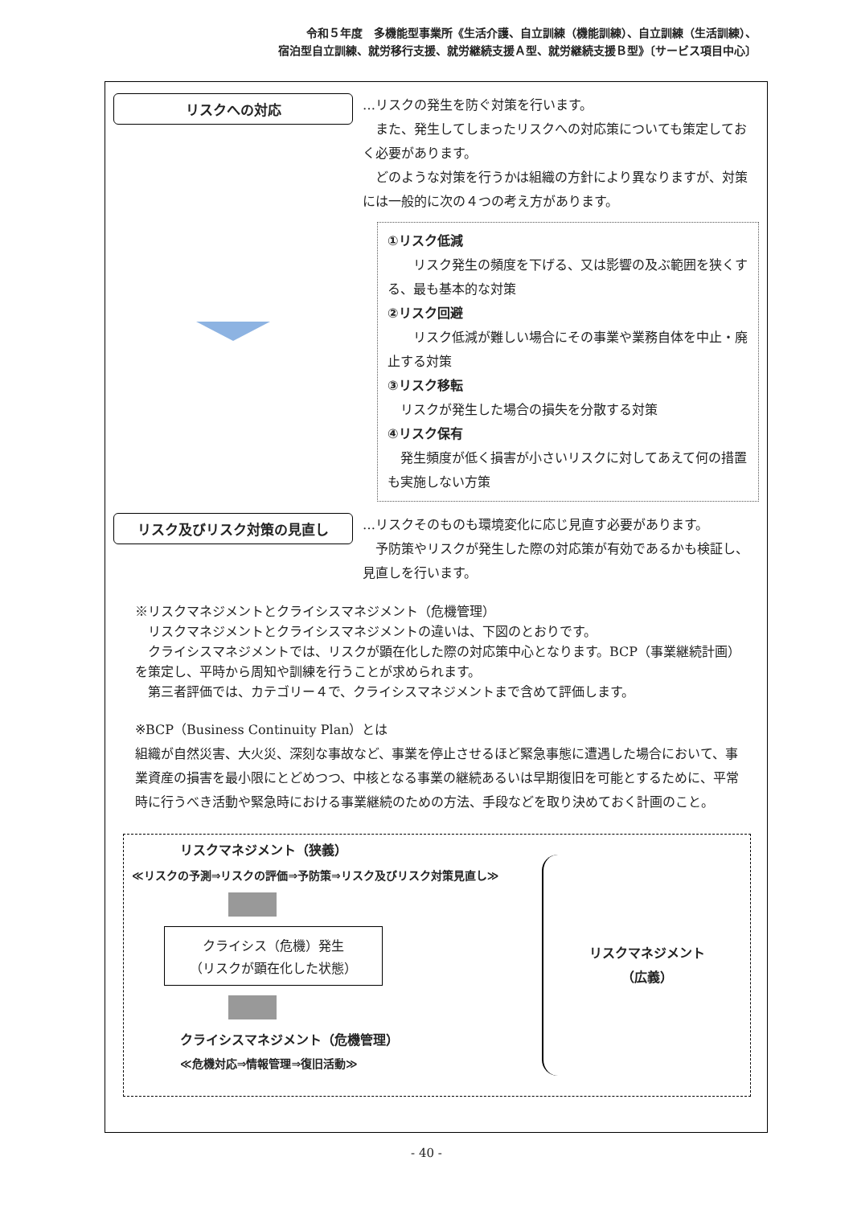令和５年度　多機能型事業所《生活介護、自立訓練（機能訓練）、自立訓練（生活訓練）、
宿泊型自立訓練、就労移行支援、就労継続支援Ａ型、就労継続支援Ｂ型》〔サービス項目中心〕
リスクへの対応
…リスクの発生を防ぐ対策を行います。
　また、発生してしまったリスクへの対応策についても策定しておく必要があります。
　どのような対策を行うかは組織の方針により異なりますが、対策には一般的に次の４つの考え方があります。
①リスク低減
　　リスク発生の頻度を下げる、又は影響の及ぶ範囲を狭くする、最も基本的な対策
②リスク回避
　　リスク低減が難しい場合にその事業や業務自体を中止・廃止する対策
③リスク移転
　リスクが発生した場合の損失を分散する対策
④リスク保有
　発生頻度が低く損害が小さいリスクに対してあえて何の措置も実施しない方策
リスク及びリスク対策の見直し
…リスクそのものも環境変化に応じ見直す必要があります。
　予防策やリスクが発生した際の対応策が有効であるかも検証し、見直しを行います。
※リスクマネジメントとクライシスマネジメント（危機管理）
　リスクマネジメントとクライシスマネジメントの違いは、下図のとおりです。
　クライシスマネジメントでは、リスクが顕在化した際の対応策中心となります。BCP（事業継続計画）を策定し、平時から周知や訓練を行うことが求められます。
　第三者評価では、カテゴリー４で、クライシスマネジメントまで含めて評価します。
※BCP（Business Continuity Plan）とは
組織が自然災害、大火災、深刻な事故など、事業を停止させるほど緊急事態に遭遇した場合において、事業資産の損害を最小限にとどめつつ、中核となる事業の継続あるいは早期復旧を可能とするために、平常時に行うべき活動や緊急時における事業継続のための方法、手段などを取り決めておく計画のこと。
リスクマネジメント（狭義）
≪リスクの予測⇒リスクの評価⇒予防策⇒リスク及びリスク対策見直し≫
クライシス（危機）発生
（リスクが顕在化した状態）
クライシスマネジメント（危機管理）
≪危機対応⇒情報管理⇒復旧活動≫
リスクマネジメント
（広義）
- 40 -